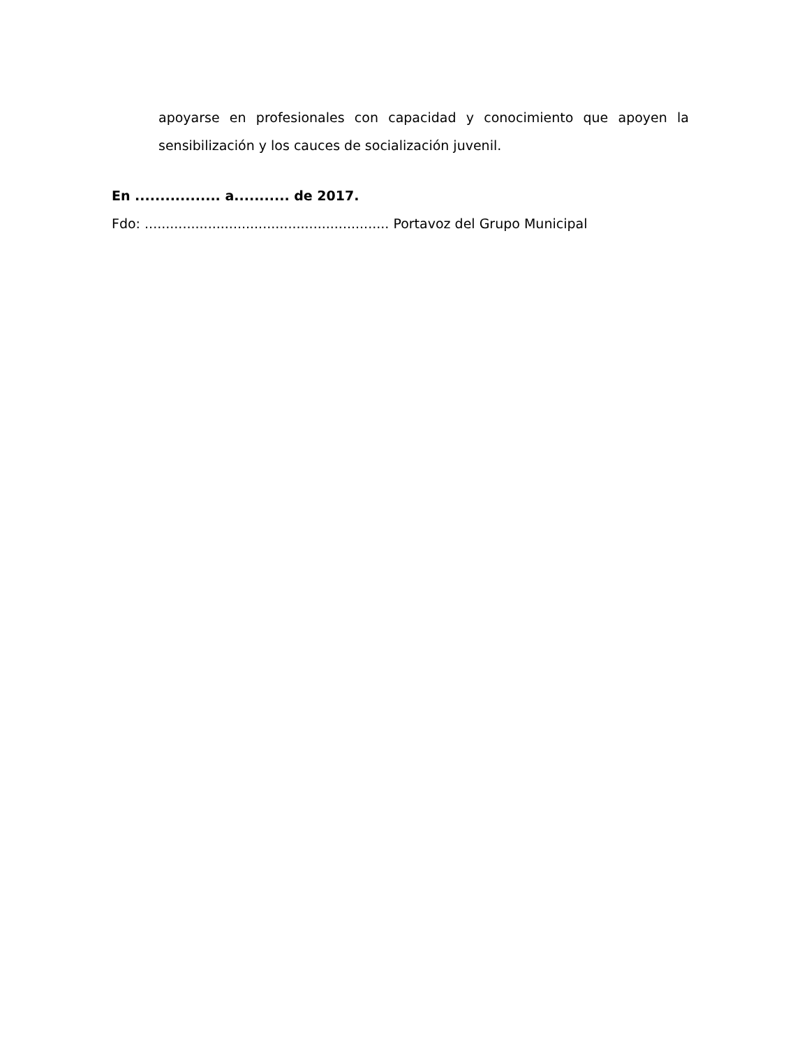apoyarse en profesionales con capacidad y conocimiento que apoyen la sensibilización y los cauces de socialización juvenil.
En ................. a........... de 2017.
Fdo: .......................................................... Portavoz del Grupo Municipal